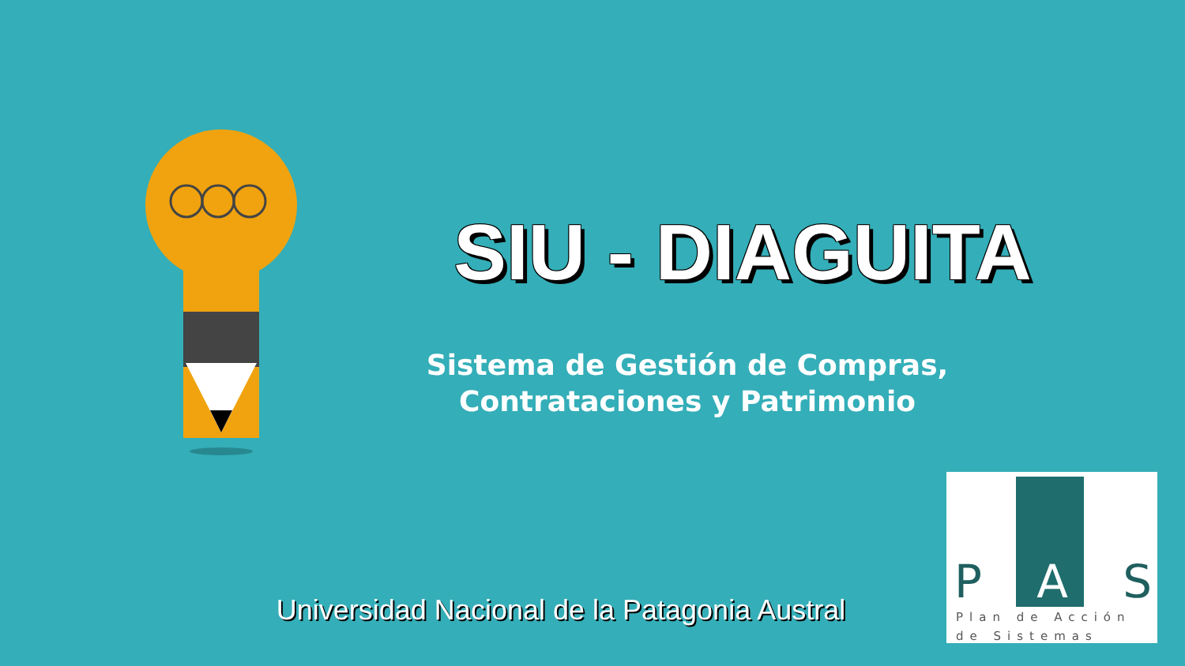SIU - DIAGUITA
Sistema de Gestión de Compras,
Contrataciones y Patrimonio
Universidad Nacional de la Patagonia Austral
P A S
Plan de Acción
de Sistemas